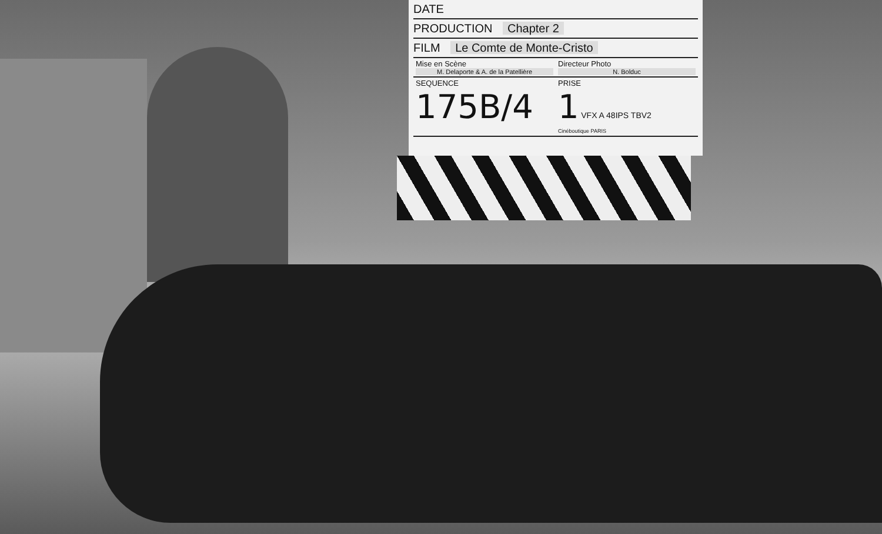DATE
PRODUCTION Chapter 2
FILM Le Comte de Monte-Cristo
Mise en Scène
M. Delaporte & A. de la Patellière
Directeur Photo
N. Bolduc
SEQUENCE
175B/4
PRISE
1 VFX A 48IPS TBV2
Cinéboutique PARIS